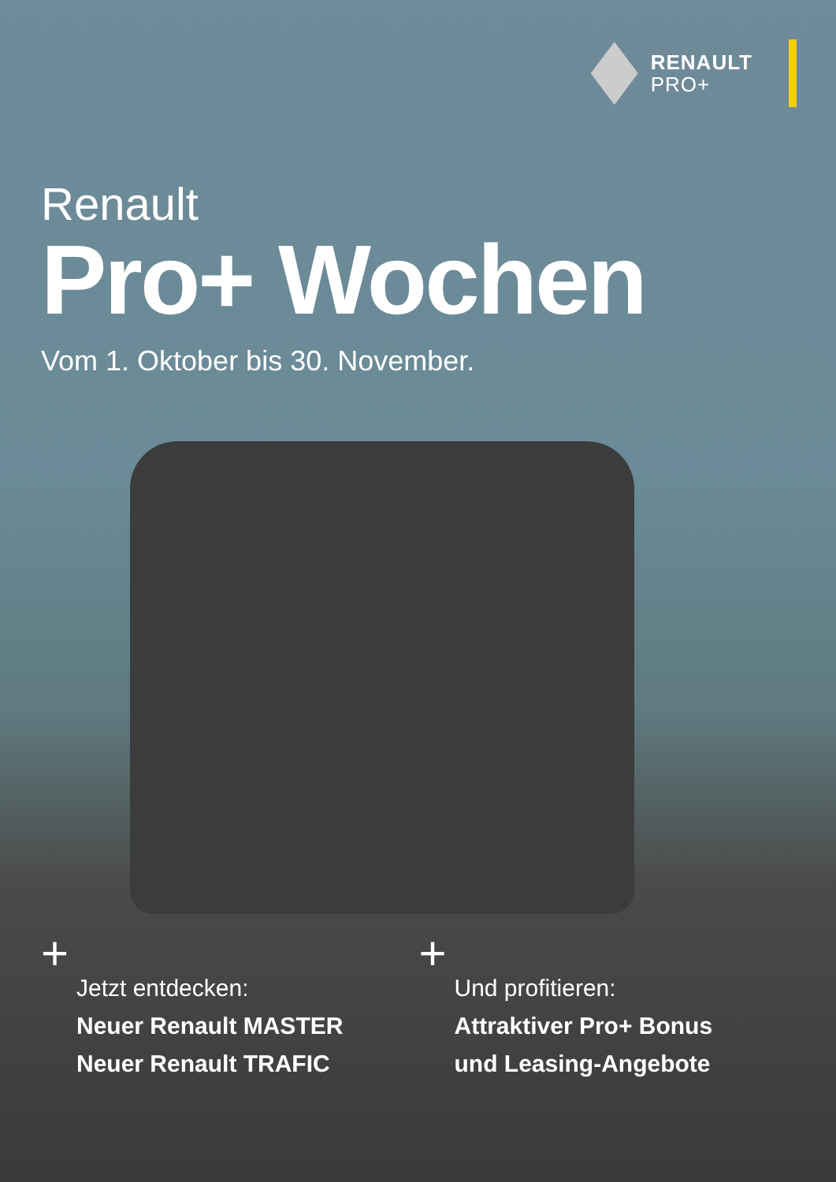RENAULT
PRO+
Renault
Pro+ Wochen
Vom 1. Oktober bis 30. November.
+
Jetzt entdecken:
Neuer Renault MASTER
Neuer Renault TRAFIC
+
Und profitieren:
Attraktiver Pro+ Bonus
und Leasing-Angebote